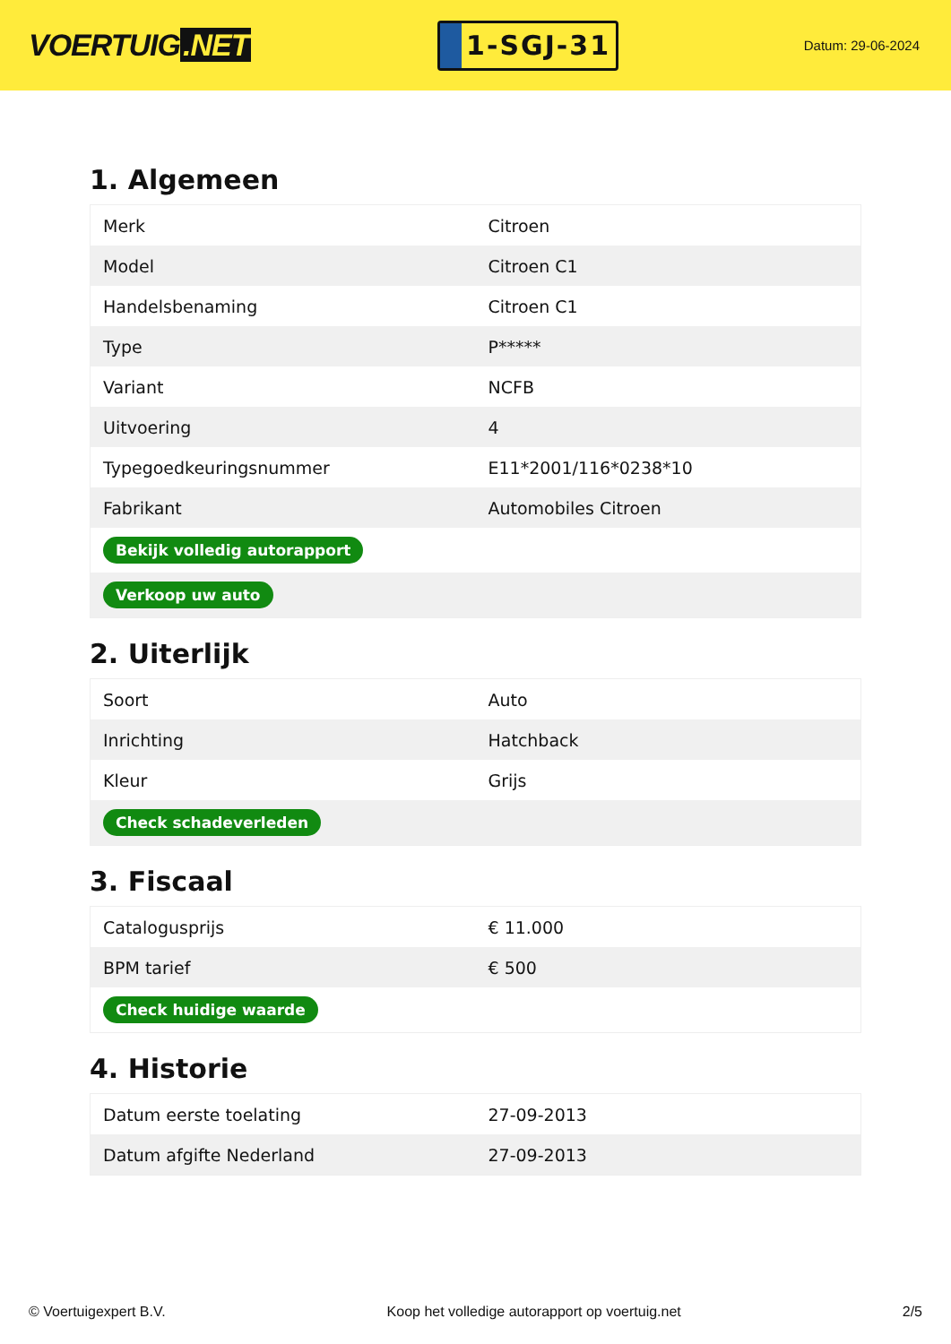VOERTUIG.NET
1-SGJ-31
Datum: 29-06-2024
1. Algemeen
| Merk | Citroen |
| Model | Citroen C1 |
| Handelsbenaming | Citroen C1 |
| Type | P***** |
| Variant | NCFB |
| Uitvoering | 4 |
| Typegoedkeuringsnummer | E11*2001/116*0238*10 |
| Fabrikant | Automobiles Citroen |
| Bekijk volledig autorapport | |
| Verkoop uw auto | |
2. Uiterlijk
| Soort | Auto |
| Inrichting | Hatchback |
| Kleur | Grijs |
| Check schadeverleden | |
3. Fiscaal
| Catalogusprijs | € 11.000 |
| BPM tarief | € 500 |
| Check huidige waarde | |
4. Historie
| Datum eerste toelating | 27-09-2013 |
| Datum afgifte Nederland | 27-09-2013 |
© Voertuigexpert B.V. Koop het volledige autorapport op voertuig.net 2/5